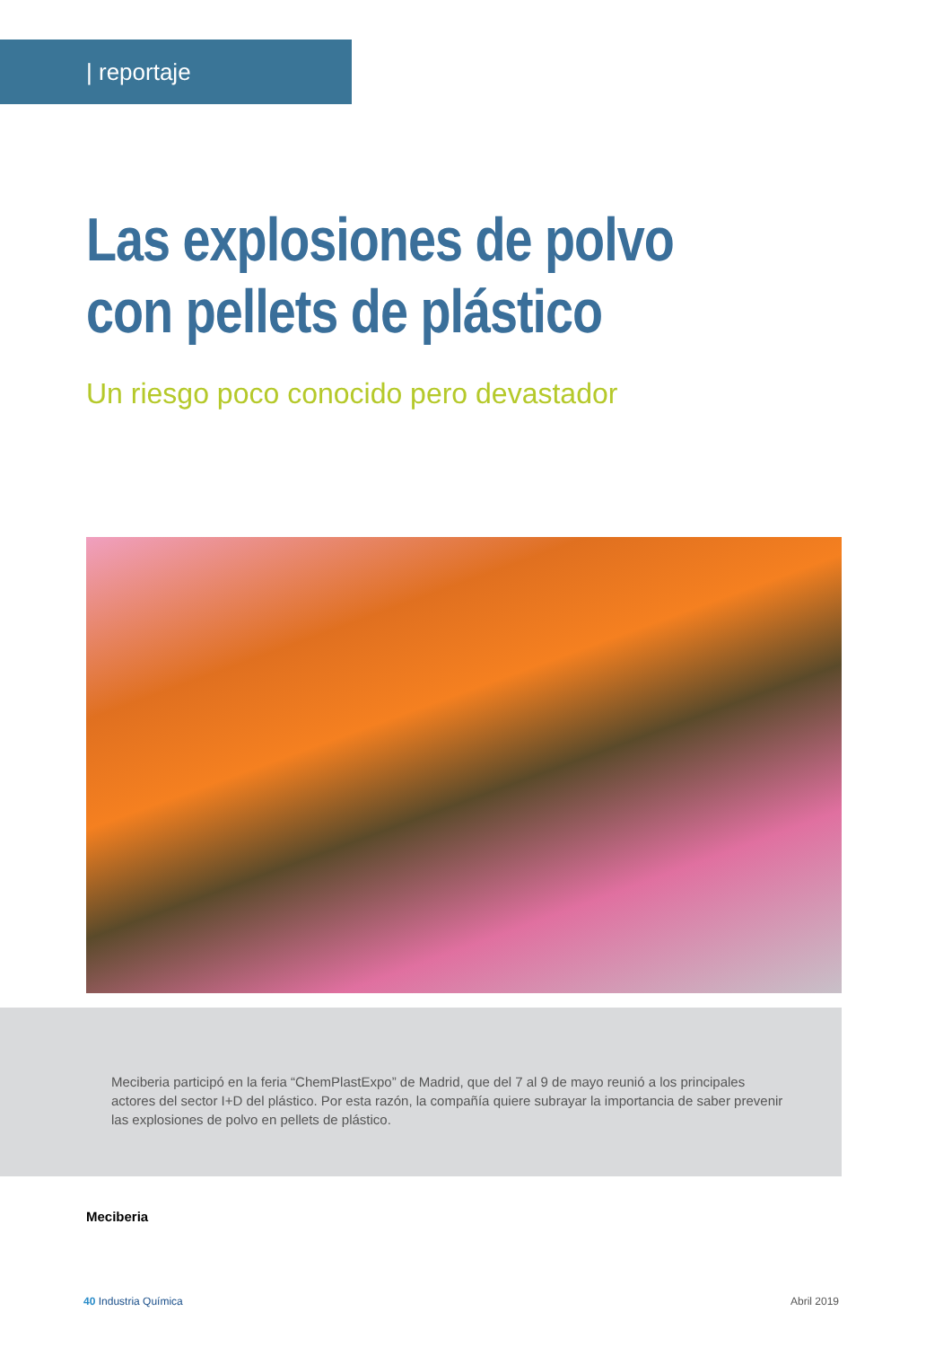| reportaje
Las explosiones de polvo
con pellets de plástico
Un riesgo poco conocido pero devastador
Meciberia participó en la feria “ChemPlastExpo” de Madrid, que del 7 al 9 de mayo reunió a los principales actores del sector I+D del plástico. Por esta razón, la compañía quiere subrayar la importancia de saber prevenir las explosiones de polvo en pellets de plástico.
Meciberia
40 Industria Química Abril 2019